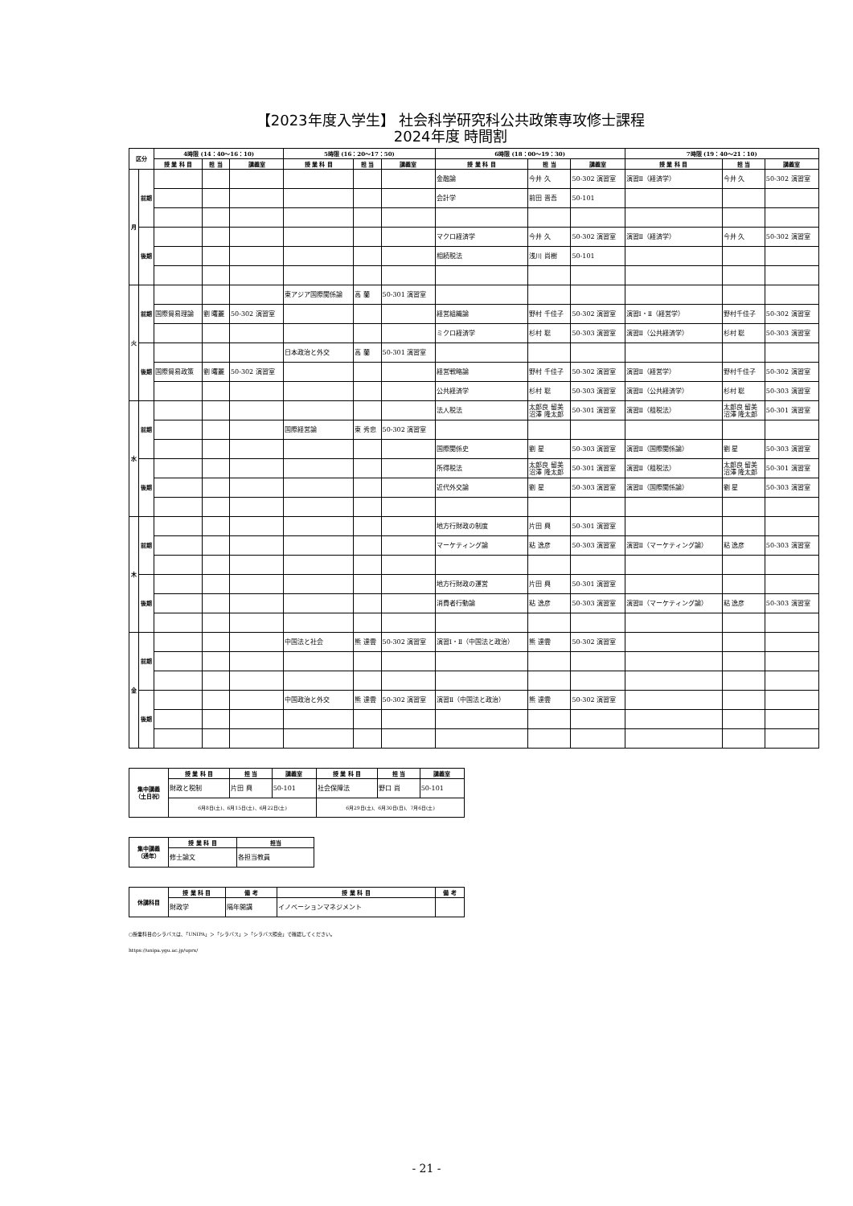【2023年度入学生】 社会科学研究科公共政策専攻修士課程
2024年度 時間割
| 区分 | | 4時限 (14：40〜16：10) | | | 5時限 (16：20〜17：50) | | | 6時限 (18：00〜19：30) | | | 7時限 (19：40〜21：10) | | |
| --- | --- | --- | --- | --- | --- | --- | --- | --- | --- | --- | --- | --- | --- |
| | | 授 業 科 目 | 担 当 | 講義室 | 授 業 科 目 | 担 当 | 講義室 | 授 業 科 目 | 担 当 | 講義室 | 授 業 科 目 | 担 当 | 講義室 |
| 月 | 前期 | | | | | | | 金融論 | 今井 久 | 50-302 演習室 | 演習Ⅱ（経済学） | 今井 久 | 50-302 演習室 |
| | | | | | | | | 会計学 | 前田 晋吾 | 50-101 | | | |
| | 後期 | | | | | | | マクロ経済学 | 今井 久 | 50-302 演習室 | 演習Ⅱ（経済学） | 今井 久 | 50-302 演習室 |
| | | | | | | | | 相続税法 | 浅川 尚樹 | 50-101 | | | |
| 火 | 前期 | | | | 東アジア国際関係論 | 高 蘭 | 50-301 演習室 | | | | | | |
| | | 国際貿易理論 | 劉 曙麗 | 50-302 演習室 | | | | 経営組織論 | 野村 千佳子 | 50-302 演習室 | 演習Ⅰ・Ⅱ（経営学） | 野村千佳子 | 50-302 演習室 |
| | | | | | | | | ミクロ経済学 | 杉村 聡 | 50-303 演習室 | 演習Ⅱ（公共経済学） | 杉村 聡 | 50-303 演習室 |
| | 後期 | | | | 日本政治と外交 | 高 蘭 | 50-301 演習室 | | | | | | |
| | | 国際貿易政策 | 劉 曙麗 | 50-302 演習室 | | | | 経営戦略論 | 野村 千佳子 | 50-302 演習室 | 演習Ⅱ（経営学） | 野村千佳子 | 50-302 演習室 |
| | | | | | | | | 公共経済学 | 杉村 聡 | 50-303 演習室 | 演習Ⅱ（公共経済学） | 杉村 聡 | 50-303 演習室 |
| 水 | 前期 | | | | | | | 法人税法 | 太郎良 留美 沼澤 隆太郎 | 50-301 演習室 | 演習Ⅱ（租税法） | 太郎良 留美 沼澤 隆太郎 | 50-301 演習室 |
| | | | | | 国際経営論 | 東 秀忠 | 50-302 演習室 | | | | | | |
| | | | | | | | | 国際関係史 | 劉 星 | 50-303 演習室 | 演習Ⅱ（国際関係論） | 劉 星 | 50-303 演習室 |
| | 後期 | | | | | | | 所得税法 | 太郎良 留美 沼澤 隆太郎 | 50-301 演習室 | 演習Ⅱ（租税法） | 太郎良 留美 沼澤 隆太郎 | 50-301 演習室 |
| | | | | | | | | 近代外交論 | 劉 星 | 50-303 演習室 | 演習Ⅱ（国際関係論） | 劉 星 | 50-303 演習室 |
| 木 | 前期 | | | | | | | 地方行財政の制度 | 片田 興 | 50-301 演習室 | | | |
| | | | | | | | | マーケティング論 | 粘 逸彦 | 50-303 演習室 | 演習Ⅱ（マーケティング論） | 粘 逸彦 | 50-303 演習室 |
| | 後期 | | | | | | | 地方行財政の運営 | 片田 興 | 50-301 演習室 | | | |
| | | | | | | | | 消費者行動論 | 粘 逸彦 | 50-303 演習室 | 演習Ⅱ（マーケティング論） | 粘 逸彦 | 50-303 演習室 |
| 金 | 前期 | | | | 中国法と社会 | 熊 達雲 | 50-302 演習室 | 演習Ⅰ・Ⅱ（中国法と政治） | 熊 達雲 | 50-302 演習室 | | | |
| | 後期 | | | | 中国政治と外交 | 熊 達雲 | 50-302 演習室 | 演習Ⅱ（中国法と政治） | 熊 達雲 | 50-302 演習室 | | | |
| 集中講義 （土日祝） | 授 業 科 目 | 担 当 | 講義室 | 授 業 科 目 | 担 当 | 講義室 |
| --- | --- | --- | --- | --- | --- | --- |
| | 財政と税制 | 片田 興 | 50-101 | 社会保障法 | 野口 尚 | 50-101 |
| | 6月8日(土)、6月15日(土)、6月22日(土) | | | 6月29日(土)、6月30日(日)、7月6日(土) | | |
| 集中講義 （通年） | 授 業 科 目 | 担当 |
| --- | --- | --- |
| | 修士論文 | 各担当教員 |
| 休講科目 | 授 業 科 目 | 備 考 | 授 業 科 目 | 備 考 |
| --- | --- | --- | --- | --- |
| | 財政学 | 隔年開講 | イノベーションマネジメント | |
○授業科目のシラバスは、「UNIPA」＞「シラバス」＞「シラバス照会」で確認してください。
https://unipa.ygu.ac.jp/uprx/
- 21 -